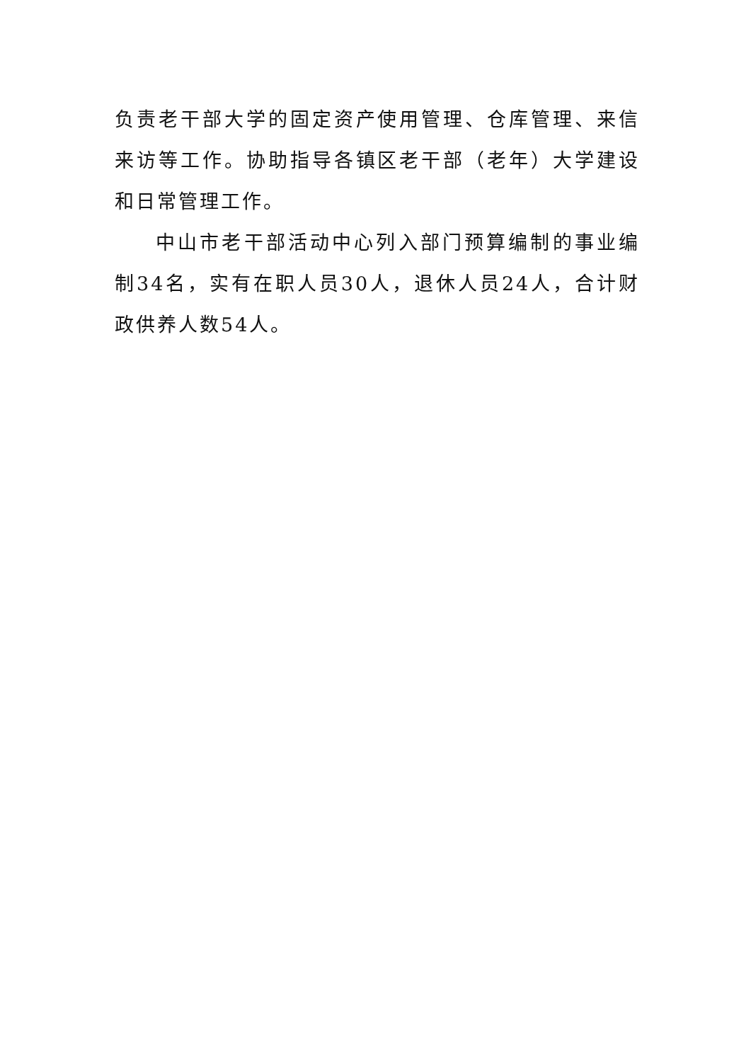负责老干部大学的固定资产使用管理、仓库管理、来信来访等工作。协助指导各镇区老干部（老年）大学建设和日常管理工作。
中山市老干部活动中心列入部门预算编制的事业编制34名，实有在职人员30人，退休人员24人，合计财政供养人数54人。